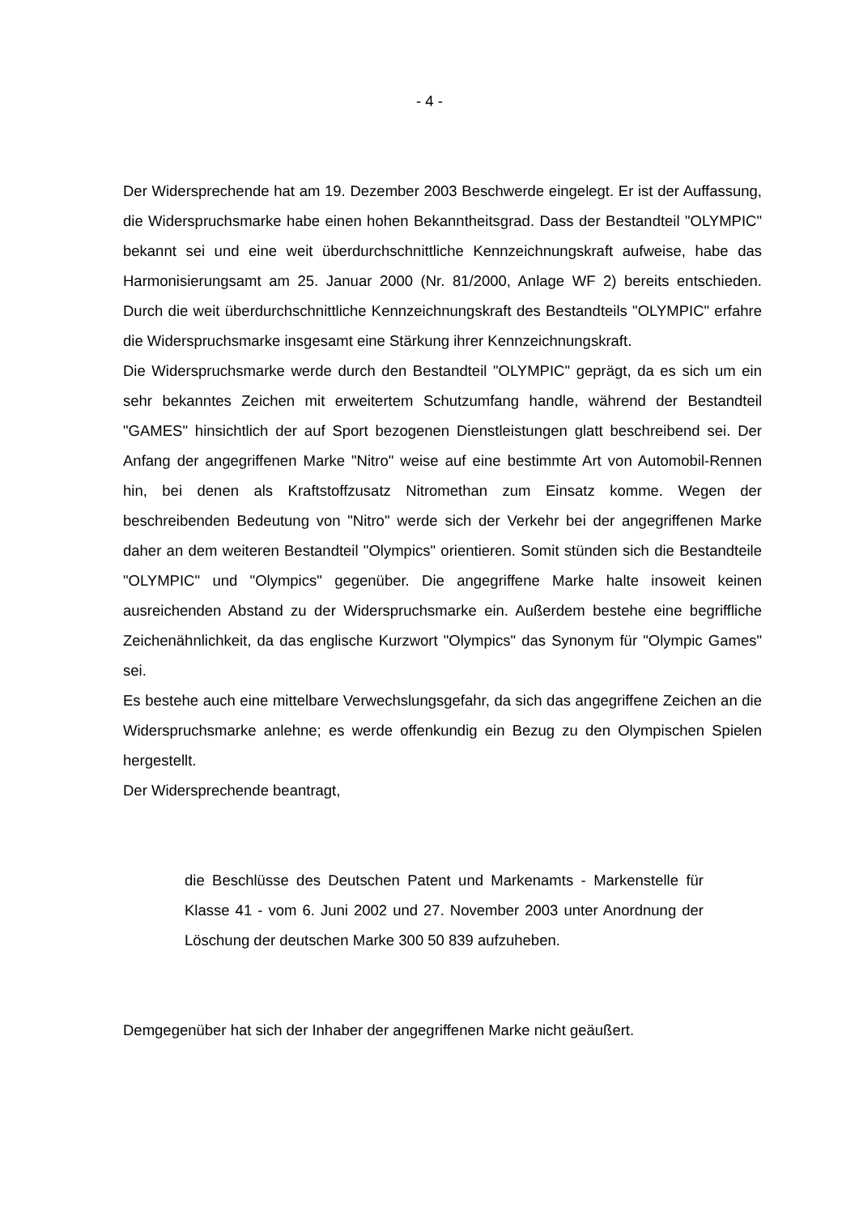- 4 -
Der Widersprechende hat am 19. Dezember 2003 Beschwerde eingelegt. Er ist der Auffassung, die Widerspruchsmarke habe einen hohen Bekanntheitsgrad. Dass der Bestandteil "OLYMPIC" bekannt sei und eine weit überdurchschnittliche Kennzeichnungskraft aufweise, habe das Harmonisierungsamt am 25. Januar 2000 (Nr. 81/2000, Anlage WF 2) bereits entschieden. Durch die weit überdurchschnittliche Kennzeichnungskraft des Bestandteils "OLYMPIC" erfahre die Widerspruchsmarke insgesamt eine Stärkung ihrer Kennzeichnungskraft.
Die Widerspruchsmarke werde durch den Bestandteil "OLYMPIC" geprägt, da es sich um ein sehr bekanntes Zeichen mit erweitertem Schutzumfang handle, während der Bestandteil "GAMES" hinsichtlich der auf Sport bezogenen Dienstleistungen glatt beschreibend sei. Der Anfang der angegriffenen Marke "Nitro" weise auf eine bestimmte Art von Automobil-Rennen hin, bei denen als Kraftstoffzusatz Nitromethan zum Einsatz komme. Wegen der beschreibenden Bedeutung von "Nitro" werde sich der Verkehr bei der angegriffenen Marke daher an dem weiteren Bestandteil "Olympics" orientieren. Somit stünden sich die Bestandteile "OLYMPIC" und "Olympics" gegenüber. Die angegriffene Marke halte insoweit keinen ausreichenden Abstand zu der Widerspruchsmarke ein. Außerdem bestehe eine begriffliche Zeichenähnlichkeit, da das englische Kurzwort "Olympics" das Synonym für "Olympic Games" sei.
Es bestehe auch eine mittelbare Verwechslungsgefahr, da sich das angegriffene Zeichen an die Widerspruchsmarke anlehne; es werde offenkundig ein Bezug zu den Olympischen Spielen hergestellt.
Der Widersprechende beantragt,
die Beschlüsse des Deutschen Patent und Markenamts - Markenstelle für Klasse 41 - vom 6. Juni 2002 und 27. November 2003 unter Anordnung der Löschung der deutschen Marke 300 50 839 aufzuheben.
Demgegenüber hat sich der Inhaber der angegriffenen Marke nicht geäußert.